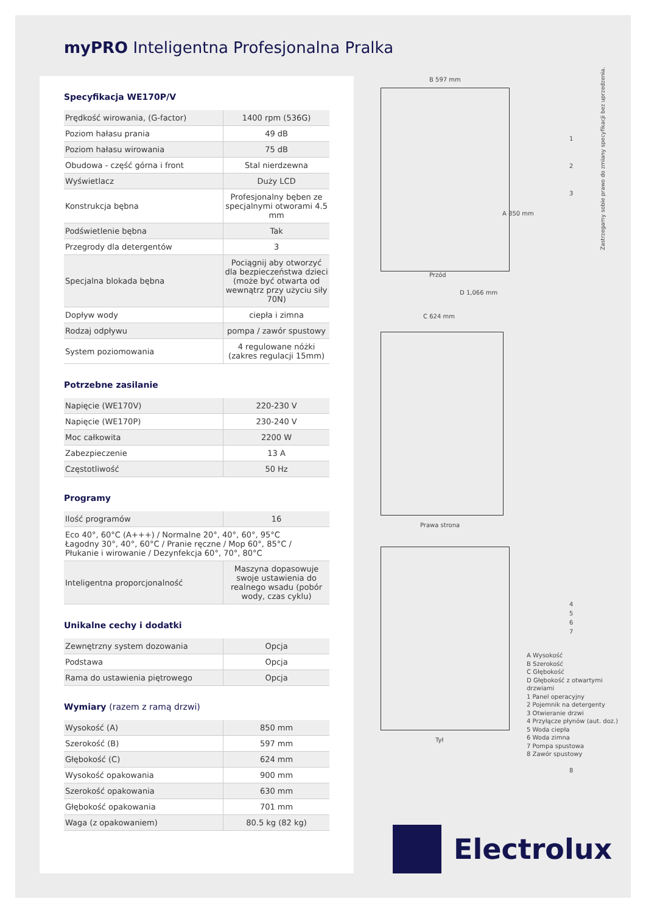myPRO Inteligentna Profesjonalna Pralka
Specyfikacja WE170P/V
| Prędkość wirowania, (G-factor) | 1400 rpm (536G) |
| Poziom hałasu prania | 49 dB |
| Poziom hałasu wirowania | 75 dB |
| Obudowa - część górna i front | Stal nierdzewna |
| Wyświetlacz | Duży LCD |
| Konstrukcja bębna | Profesjonalny bęben ze specjalnymi otworami 4.5 mm |
| Podświetlenie bębna | Tak |
| Przegrody dla detergentów | 3 |
| Specjalna blokada bębna | Pociągnij aby otworzyć dla bezpieczeństwa dzieci (może być otwarta od wewnątrz przy użyciu siły 70N) |
| Dopływ wody | ciepła i zimna |
| Rodzaj odpływu | pompa / zawór spustowy |
| System poziomowania | 4 regulowane nóżki (zakres regulacji 15mm) |
Potrzebne zasilanie
| Napięcie (WE170V) | 220-230 V |
| Napięcie (WE170P) | 230-240 V |
| Moc całkowita | 2200 W |
| Zabezpieczenie | 13 A |
| Częstotliwość | 50 Hz |
Programy
| Ilość programów | 16 |
| Eco 40°, 60°C (A+++) / Normalne 20°, 40°, 60°, 95°C Łagodny 30°, 40°, 60°C / Pranie ręczne / Mop 60°, 85°C / Płukanie i wirowanie / Dezynfekcja 60°, 70°, 80°C | |
| Inteligentna proporcjonalność | Maszyna dopasowuje swoje ustawienia do realnego wsadu (pobór wody, czas cyklu) |
Unikalne cechy i dodatki
| Zewnętrzny system dozowania | Opcja |
| Podstawa | Opcja |
| Rama do ustawienia piętrowego | Opcja |
Wymiary (razem z ramą drzwi)
| Wysokość (A) | 850 mm |
| Szerokość (B) | 597 mm |
| Głębokość (C) | 624 mm |
| Wysokość opakowania | 900 mm |
| Szerokość opakowania | 630 mm |
| Głębokość opakowania | 701 mm |
| Waga (z opakowaniem) | 80.5 kg (82 kg) |
B 597 mm
A 850 mm
1
2
3
Przód
D 1,066 mm
C 624 mm
Prawa strona
4
5
6
7
8
Tył
A Wysokość
B Szerokość
C Głębokość
D Głębokość z otwartymi drzwiami
1 Panel operacyjny
2 Pojemnik na detergenty
3 Otwieranie drzwi
4 Przyłącze płynów (aut. doz.)
5 Woda ciepła
6 Woda zimna
7 Pompa spustowa
8 Zawór spustowy
Zastrzegamy sobie prawo do zmiany specyfikacji bez uprzedzenia.
Electrolux